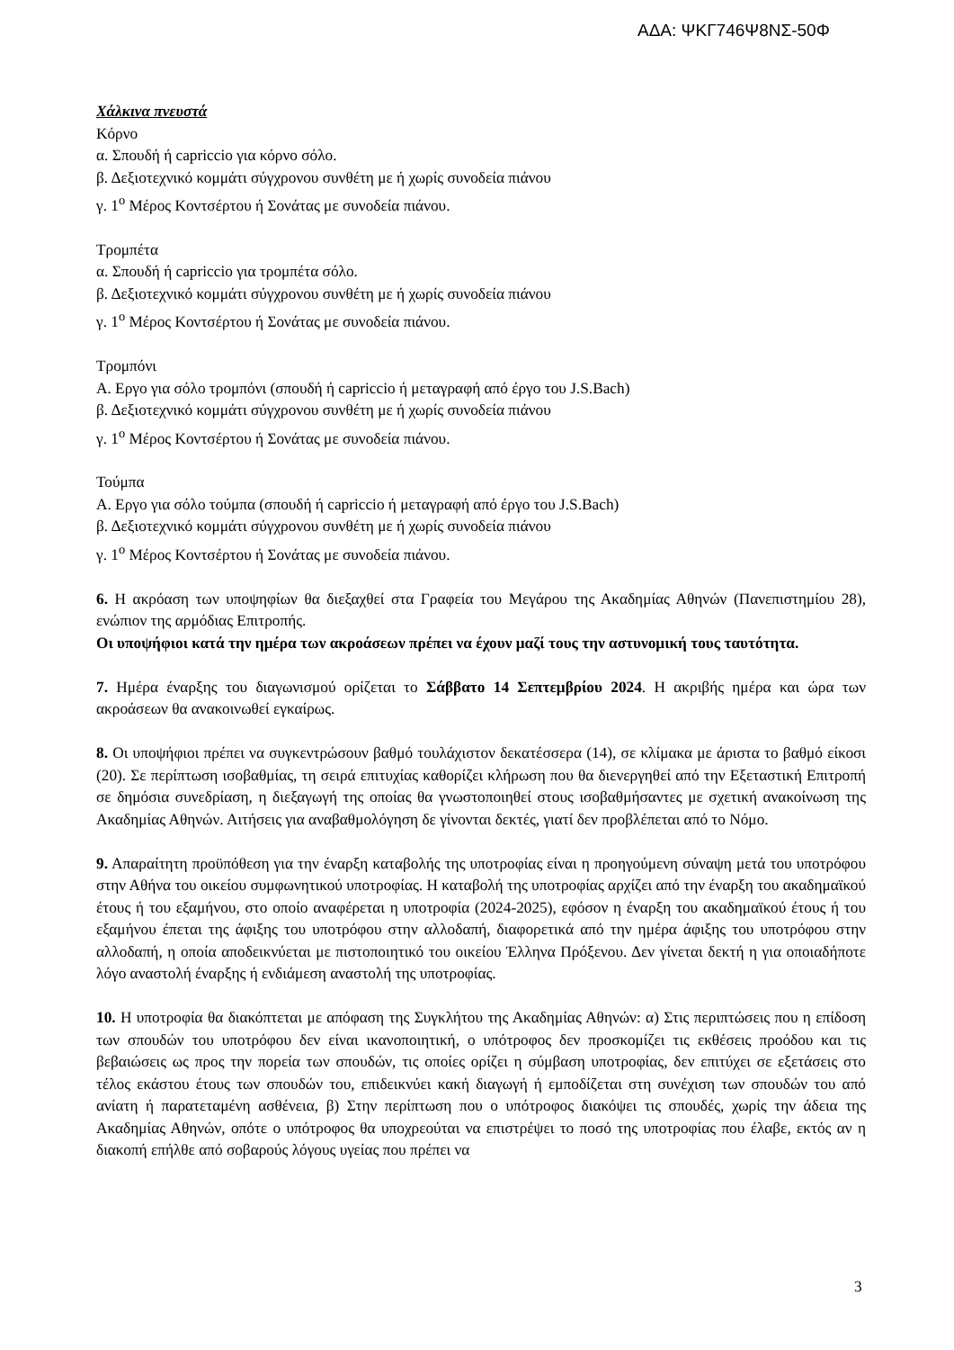ΑΔΑ: ΨΚΓ746Ψ8ΝΣ-50Φ
Χάλκινα πνευστά
Κόρνο
α. Σπουδή ή capriccio για κόρνο σόλο.
β. Δεξιοτεχνικό κομμάτι σύγχρονου συνθέτη με ή χωρίς συνοδεία πιάνου
γ. 1<sup>ο</sup> Μέρος Κοντσέρτου ή Σονάτας με συνοδεία πιάνου.
Τρομπέτα
α. Σπουδή ή capriccio για τρομπέτα σόλο.
β. Δεξιοτεχνικό κομμάτι σύγχρονου συνθέτη με ή χωρίς συνοδεία πιάνου
γ. 1<sup>ο</sup> Μέρος Κοντσέρτου ή Σονάτας με συνοδεία πιάνου.
Τρομπόνι
Α. Εργο για σόλο τρομπόνι (σπουδή ή capriccio ή μεταγραφή από έργο του J.S.Bach)
β. Δεξιοτεχνικό κομμάτι σύγχρονου συνθέτη με ή χωρίς συνοδεία πιάνου
γ. 1<sup>ο</sup> Μέρος Κοντσέρτου ή Σονάτας με συνοδεία πιάνου.
Τούμπα
Α. Εργο για σόλο τούμπα (σπουδή ή capriccio ή μεταγραφή από έργο του J.S.Bach)
β. Δεξιοτεχνικό κομμάτι σύγχρονου συνθέτη με ή χωρίς συνοδεία πιάνου
γ. 1<sup>ο</sup> Μέρος Κοντσέρτου ή Σονάτας με συνοδεία πιάνου.
6. Η ακρόαση των υποψηφίων θα διεξαχθεί στα Γραφεία του Μεγάρου της Ακαδημίας Αθηνών (Πανεπιστημίου 28), ενώπιον της αρμόδιας Επιτροπής.
Οι υποψήφιοι κατά την ημέρα των ακροάσεων πρέπει να έχουν μαζί τους την αστυνομική τους ταυτότητα.
7. Ημέρα έναρξης του διαγωνισμού ορίζεται το Σάββατο 14 Σεπτεμβρίου 2024. Η ακριβής ημέρα και ώρα των ακροάσεων θα ανακοινωθεί εγκαίρως.
8. Οι υποψήφιοι πρέπει να συγκεντρώσουν βαθμό τουλάχιστον δεκατέσσερα (14), σε κλίμακα με άριστα το βαθμό είκοσι (20). Σε περίπτωση ισοβαθμίας, τη σειρά επιτυχίας καθορίζει κλήρωση που θα διενεργηθεί από την Εξεταστική Επιτροπή σε δημόσια συνεδρίαση, η διεξαγωγή της οποίας θα γνωστοποιηθεί στους ισοβαθμήσαντες με σχετική ανακοίνωση της Ακαδημίας Αθηνών. Αιτήσεις για αναβαθμολόγηση δε γίνονται δεκτές, γιατί δεν προβλέπεται από το Νόμο.
9. Απαραίτητη προϋπόθεση για την έναρξη καταβολής της υποτροφίας είναι η προηγούμενη σύναψη μετά του υποτρόφου στην Αθήνα του οικείου συμφωνητικού υποτροφίας. Η καταβολή της υποτροφίας αρχίζει από την έναρξη του ακαδημαϊκού έτους ή του εξαμήνου, στο οποίο αναφέρεται η υποτροφία (2024-2025), εφόσον η έναρξη του ακαδημαϊκού έτους ή του εξαμήνου έπεται της άφιξης του υποτρόφου στην αλλοδαπή, διαφορετικά από την ημέρα άφιξης του υποτρόφου στην αλλοδαπή, η οποία αποδεικνύεται με πιστοποιητικό του οικείου Έλληνα Πρόξενου. Δεν γίνεται δεκτή η για οποιαδήποτε λόγο αναστολή έναρξης ή ενδιάμεση αναστολή της υποτροφίας.
10. Η υποτροφία θα διακόπτεται με απόφαση της Συγκλήτου της Ακαδημίας Αθηνών: α) Στις περιπτώσεις που η επίδοση των σπουδών του υποτρόφου δεν είναι ικανοποιητική, ο υπότροφος δεν προσκομίζει τις εκθέσεις προόδου και τις βεβαιώσεις ως προς την πορεία των σπουδών, τις οποίες ορίζει η σύμβαση υποτροφίας, δεν επιτύχει σε εξετάσεις στο τέλος εκάστου έτους των σπουδών του, επιδεικνύει κακή διαγωγή ή εμποδίζεται στη συνέχιση των σπουδών του από ανίατη ή παρατεταμένη ασθένεια, β) Στην περίπτωση που ο υπότροφος διακόψει τις σπουδές, χωρίς την άδεια της Ακαδημίας Αθηνών, οπότε ο υπότροφος θα υποχρεούται να επιστρέψει το ποσό της υποτροφίας που έλαβε, εκτός αν η διακοπή επήλθε από σοβαρούς λόγους υγείας που πρέπει να
3